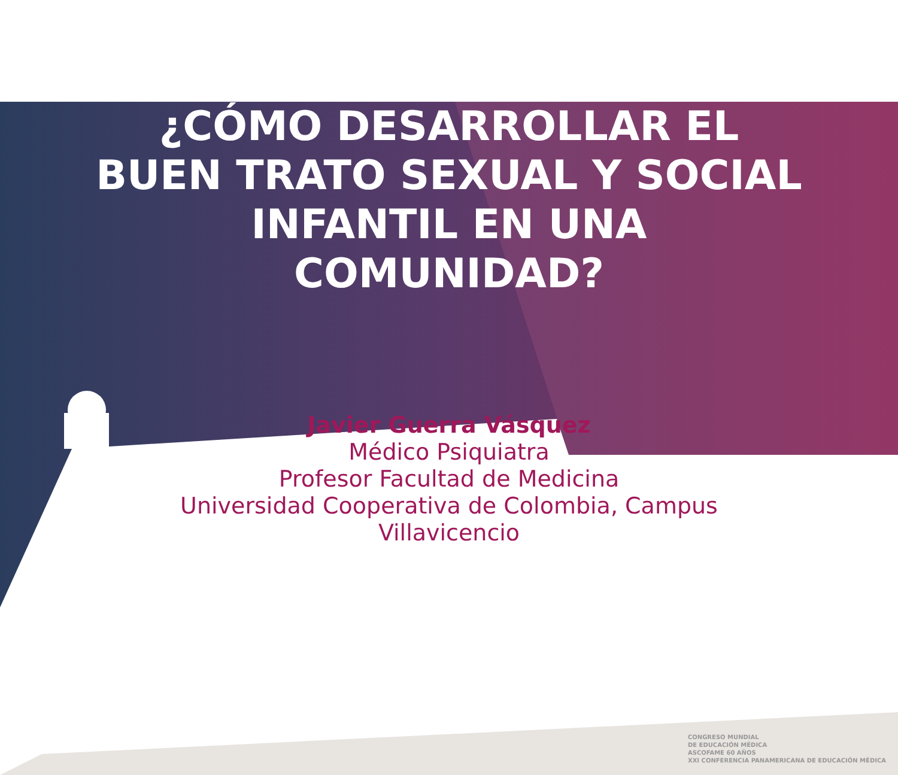¿CÓMO DESARROLLAR EL BUEN TRATO SEXUAL Y SOCIAL INFANTIL EN UNA COMUNIDAD?
Javier Guerra Vásquez
Médico Psiquiatra
Profesor Facultad de Medicina
Universidad Cooperativa de Colombia, Campus
Villavicencio
CONGRESO MUNDIAL
DE EDUCACIÓN MÉDICA
ASCOFAME 60 AÑOS
XXI CONFERENCIA PANAMERICANA DE EDUCACIÓN MÉDICA